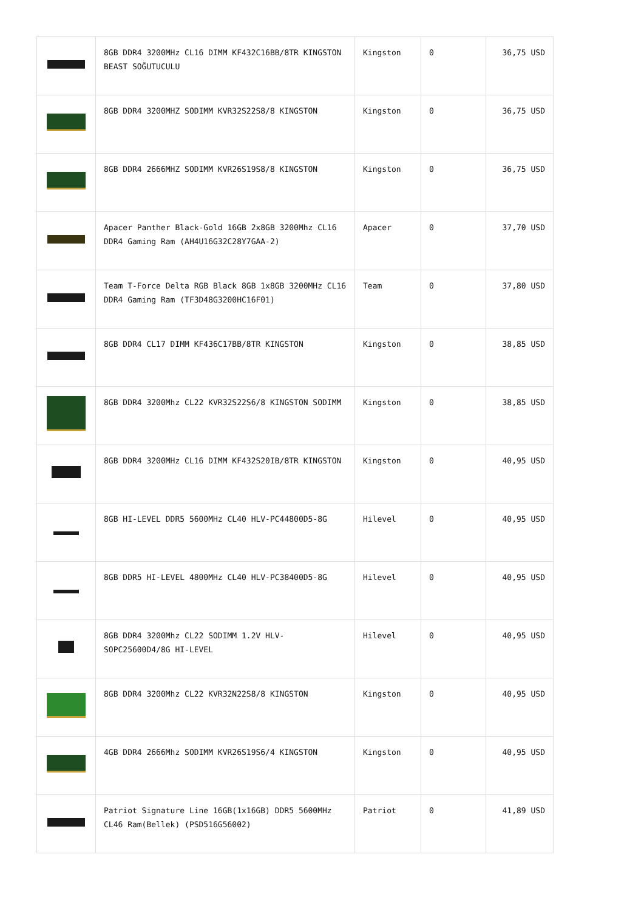| | 8GB DDR4 3200MHz CL16 DIMM KF432C16BB/8TR KINGSTON BEAST SOĞUTUCULU | Kingston | 0 | 36,75 USD |
| | 8GB DDR4 3200MHZ SODIMM KVR32S22S8/8 KINGSTON | Kingston | 0 | 36,75 USD |
| | 8GB DDR4 2666MHZ SODIMM KVR26S19S8/8 KINGSTON | Kingston | 0 | 36,75 USD |
| | Apacer Panther Black-Gold 16GB 2x8GB 3200Mhz CL16 DDR4 Gaming Ram (AH4U16G32C28Y7GAA-2) | Apacer | 0 | 37,70 USD |
| | Team T-Force Delta RGB Black 8GB 1x8GB 3200MHz CL16 DDR4 Gaming Ram (TF3D48G3200HC16F01) | Team | 0 | 37,80 USD |
| | 8GB DDR4 CL17 DIMM KF436C17BB/8TR KINGSTON | Kingston | 0 | 38,85 USD |
| | 8GB DDR4 3200Mhz CL22 KVR32S22S6/8 KINGSTON SODIMM | Kingston | 0 | 38,85 USD |
| | 8GB DDR4 3200MHz CL16 DIMM KF432S20IB/8TR KINGSTON | Kingston | 0 | 40,95 USD |
| | 8GB HI-LEVEL DDR5 5600MHz CL40 HLV-PC44800D5-8G | Hilevel | 0 | 40,95 USD |
| | 8GB DDR5 HI-LEVEL 4800MHz CL40 HLV-PC38400D5-8G | Hilevel | 0 | 40,95 USD |
| | 8GB DDR4 3200Mhz CL22 SODIMM 1.2V HLV-SOPC25600D4/8G HI-LEVEL | Hilevel | 0 | 40,95 USD |
| | 8GB DDR4 3200Mhz CL22 KVR32N22S8/8 KINGSTON | Kingston | 0 | 40,95 USD |
| | 4GB DDR4 2666Mhz SODIMM KVR26S19S6/4 KINGSTON | Kingston | 0 | 40,95 USD |
| | Patriot Signature Line 16GB(1x16GB) DDR5 5600MHz CL46 Ram(Bellek) (PSD516G56002) | Patriot | 0 | 41,89 USD |